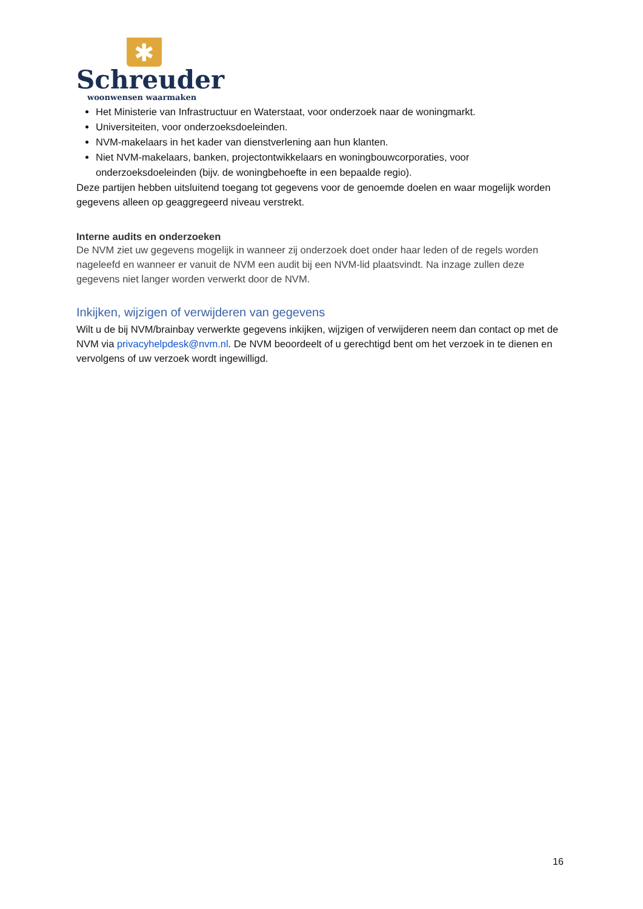✱
Schreuder
woonwensen waarmaken
Het Ministerie van Infrastructuur en Waterstaat, voor onderzoek naar de woningmarkt.
Universiteiten, voor onderzoeksdoeleinden.
NVM-makelaars in het kader van dienstverlening aan hun klanten.
Niet NVM-makelaars, banken, projectontwikkelaars en woningbouwcorporaties, voor onderzoeksdoeleinden (bijv. de woningbehoefte in een bepaalde regio).
Deze partijen hebben uitsluitend toegang tot gegevens voor de genoemde doelen en waar mogelijk worden gegevens alleen op geaggregeerd niveau verstrekt.
Interne audits en onderzoeken
De NVM ziet uw gegevens mogelijk in wanneer zij onderzoek doet onder haar leden of de regels worden nageleefd en wanneer er vanuit de NVM een audit bij een NVM-lid plaatsvindt. Na inzage zullen deze gegevens niet langer worden verwerkt door de NVM.
Inkijken, wijzigen of verwijderen van gegevens
Wilt u de bij NVM/brainbay verwerkte gegevens inkijken, wijzigen of verwijderen neem dan contact op met de NVM via privacyhelpdesk@nvm.nl. De NVM beoordeelt of u gerechtigd bent om het verzoek in te dienen en vervolgens of uw verzoek wordt ingewilligd.
16